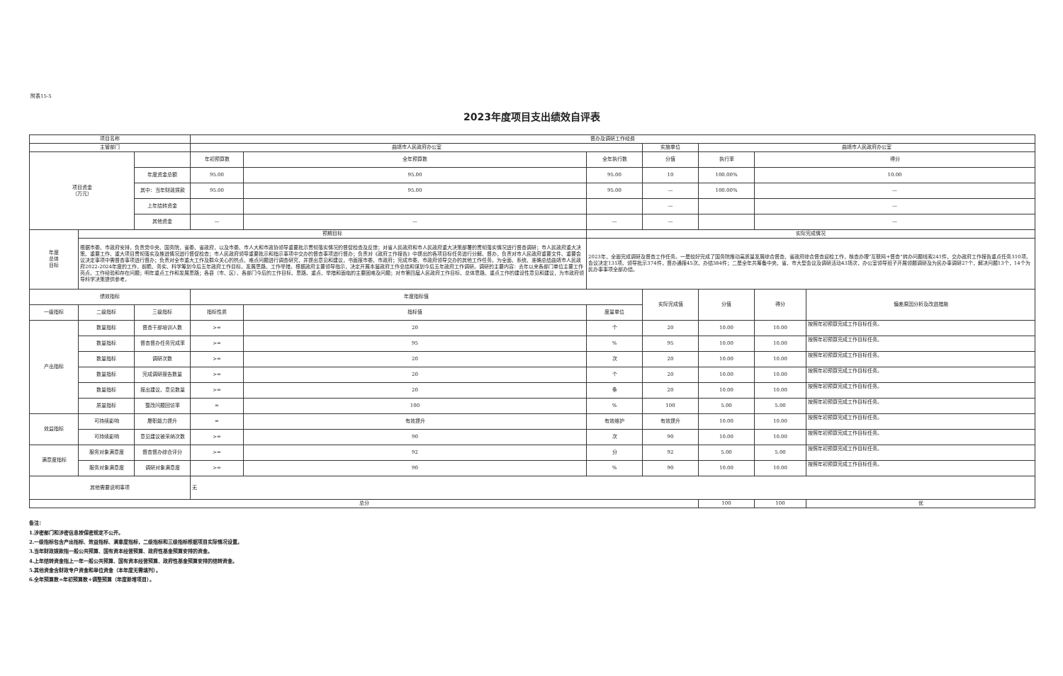附表15-5
2023年度项目支出绩效自评表
| 项目名称 | | | 督办及调研工作经费 | | | | | | |
| 主管部门 | | | 曲靖市人民政府办公室 | | | 实施单位 | 曲靖市人民政府办公室 | | |
| 项目资金 （万元） | | | 年初预算数 | 全年预算数 | 全年执行数 | 分值 | 执行率 | 得分 | |
| | | 年度资金总额 | 95.00 | 95.00 | 95.00 | 10 | 100.00% | 10.00 | |
| | | 其中：当年财政拨款 | 95.00 | 95.00 | 95.00 | — | 100.00% | — | |
| | | 上年结转资金 | | | | — | | — | |
| | | 其他资金 | — | — | — | — | | — | |
| 年度 总体 目标 | 预期目标 | | | | 实际完成情况 | | | | |
| | 根据市委、市政府安排，负责党中央、国务院，省委、省政府，以及市委、市人大和市政协领导重要批示贯彻落实情况的督促检查及反馈；对省人民政府和市人民政府重大决策部署的贯彻落实情况进行督查调研；市人民政府重大决策、重要工作、重大项目贯彻落实及推进情况进行督促检查；市人民政府领导重要批示和指示事项中交办的督查事项进行督办；负责对《政府工作报告》中提出的各项目标任务进行分解、督办，负责对市人民政府重要文件、重要会议决定事项中需督查事项进行督办；负责对全市重大工作及群众关心的热点、难点问题进行调查研究，并提出意见和建议，书面报市委、市政府；完成市委、市政府领导交办的其他工作任务。为全面、系统、准确总结曲靖市人民政府2022-2024年度的工作，前瞻、务实、科学筹划今后五年政府工作目标、发展思路、工作举措，根据政府主要领导指示，决定开展本届政府工作总结和谋划今后五年政府工作调研。调研的主要内容：去年以来各部门单位主要工作亮点、工作经验和存在问题；明年重点工作和发展思路；各县（市、区）、各部门今后的工作目标、思路、重点、举措和面临的主要困难及问题；对市第四届人民政府工作目标、总体思路、重点工作的建设性意见和建议，为市政府领导科学决策提供参考。 | | | | 2023年，全面完成调研及督查工作任务。一是较好完成了国务院推动高质量发展综合督查、省政府综合督查迎检工作，核查办理“互联网+督查”转办问题线索241件，交办政府工作报告重点任务310项、会议决定131项、领导批示374件，督办通报45次、办结384件；二是全年共筹备中央、省、市大型会议及调研活动43场次，办公室领导班子开展领题调研及为民办事调研27个，解决问题13个，14个为民办事事项全部办结。 | | | | |
| 绩效指标 | | | 年度指标值 | | | 实际完成值 | 分值 | 得分 | 偏差原因分析及改进措施 |
| 一级指标 | 二级指标 | 三级指标 | 指标性质 | 指标值 | 度量单位 | | | | |
| 产出指标 | 数量指标 | 督查干部培训人数 | >= | 20 | 个 | 20 | 10.00 | 10.00 | 按照年初预算完成工作目标任务。 |
| | 数量指标 | 督查督办任务完成率 | >= | 95 | % | 95 | 10.00 | 10.00 | 按照年初预算完成工作目标任务。 |
| | 数量指标 | 调研次数 | >= | 20 | 次 | 20 | 10.00 | 10.00 | 按照年初预算完成工作目标任务。 |
| | 数量指标 | 完成调研报告数量 | >= | 20 | 个 | 20 | 10.00 | 10.00 | 按照年初预算完成工作目标任务。 |
| | 数量指标 | 报出建议、意见数量 | >= | 20 | 条 | 20 | 10.00 | 10.00 | 按照年初预算完成工作目标任务。 |
| | 质量指标 | 整改问题回访率 | = | 100 | % | 100 | 5.00 | 5.00 | 按照年初预算完成工作目标任务。 |
| 效益指标 | 可持续影响 | 履职能力提升 | = | 有效提升 | 有效维护 | 有效提升 | 10.00 | 10.00 | 按照年初预算完成工作目标任务。 |
| | 可持续影响 | 意见建议被采纳次数 | >= | 90 | 次 | 90 | 10.00 | 10.00 | 按照年初预算完成工作目标任务。 |
| 满意度指标 | 服务对象满意度 | 督查督办综合评分 | >= | 92 | 分 | 92 | 5.00 | 5.00 | 按照年初预算完成工作目标任务。 |
| | 服务对象满意度 | 调研对象满意度 | >= | 90 | % | 90 | 10.00 | 10.00 | 按照年初预算完成工作目标任务。 |
| 其他需要说明事项 | | | 无 | | | | | | |
| 总分 | | | | | | | 100 | 100 | 优 |
备注：
1.涉密部门和涉密信息按保密规定不公开。
2.一级指标包含产出指标、效益指标、满意度指标，二级指标和三级指标根据项目实际情况设置。
3.当年财政拨款指一般公共预算、国有资本经营预算、政府性基金预算安排的资金。
4.上年结转资金指上一年一般公共预算、国有资本经营预算、政府性基金预算安排的结转资金。
5.其他资金含财政专户资金和单位资金（本年度无需填列）。
6.全年预算数=年初预算数+调整预算（年度新增项目）。